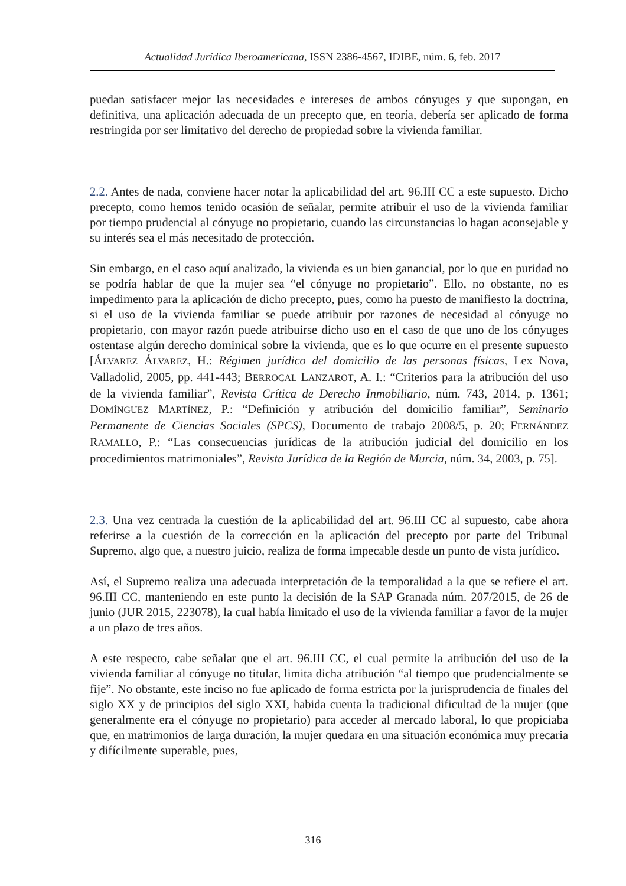Actualidad Jurídica Iberoamericana, ISSN 2386-4567, IDIBE, núm. 6, feb. 2017
puedan satisfacer mejor las necesidades e intereses de ambos cónyuges y que supongan, en definitiva, una aplicación adecuada de un precepto que, en teoría, debería ser aplicado de forma restringida por ser limitativo del derecho de propiedad sobre la vivienda familiar.
2.2. Antes de nada, conviene hacer notar la aplicabilidad del art. 96.III CC a este supuesto. Dicho precepto, como hemos tenido ocasión de señalar, permite atribuir el uso de la vivienda familiar por tiempo prudencial al cónyuge no propietario, cuando las circunstancias lo hagan aconsejable y su interés sea el más necesitado de protección.
Sin embargo, en el caso aquí analizado, la vivienda es un bien ganancial, por lo que en puridad no se podría hablar de que la mujer sea “el cónyuge no propietario”. Ello, no obstante, no es impedimento para la aplicación de dicho precepto, pues, como ha puesto de manifiesto la doctrina, si el uso de la vivienda familiar se puede atribuir por razones de necesidad al cónyuge no propietario, con mayor razón puede atribuirse dicho uso en el caso de que uno de los cónyuges ostentase algún derecho dominical sobre la vivienda, que es lo que ocurre en el presente supuesto [ÁLVAREZ ÁLVAREZ, H.: Régimen jurídico del domicilio de las personas físicas, Lex Nova, Valladolid, 2005, pp. 441-443; BERROCAL LANZAROT, A. I.: “Criterios para la atribución del uso de la vivienda familiar”, Revista Crítica de Derecho Inmobiliario, núm. 743, 2014, p. 1361; DOMÍNGUEZ MARTÍNEZ, P.: “Definición y atribución del domicilio familiar”, Seminario Permanente de Ciencias Sociales (SPCS), Documento de trabajo 2008/5, p. 20; FERNÁNDEZ RAMALLO, P.: “Las consecuencias jurídicas de la atribución judicial del domicilio en los procedimientos matrimoniales”, Revista Jurídica de la Región de Murcia, núm. 34, 2003, p. 75].
2.3. Una vez centrada la cuestión de la aplicabilidad del art. 96.III CC al supuesto, cabe ahora referirse a la cuestión de la corrección en la aplicación del precepto por parte del Tribunal Supremo, algo que, a nuestro juicio, realiza de forma impecable desde un punto de vista jurídico.
Así, el Supremo realiza una adecuada interpretación de la temporalidad a la que se refiere el art. 96.III CC, manteniendo en este punto la decisión de la SAP Granada núm. 207/2015, de 26 de junio (JUR 2015, 223078), la cual había limitado el uso de la vivienda familiar a favor de la mujer a un plazo de tres años.
A este respecto, cabe señalar que el art. 96.III CC, el cual permite la atribución del uso de la vivienda familiar al cónyuge no titular, limita dicha atribución “al tiempo que prudencialmente se fije”. No obstante, este inciso no fue aplicado de forma estricta por la jurisprudencia de finales del siglo XX y de principios del siglo XXI, habida cuenta la tradicional dificultad de la mujer (que generalmente era el cónyuge no propietario) para acceder al mercado laboral, lo que propiciaba que, en matrimonios de larga duración, la mujer quedara en una situación económica muy precaria y difícilmente superable, pues,
316